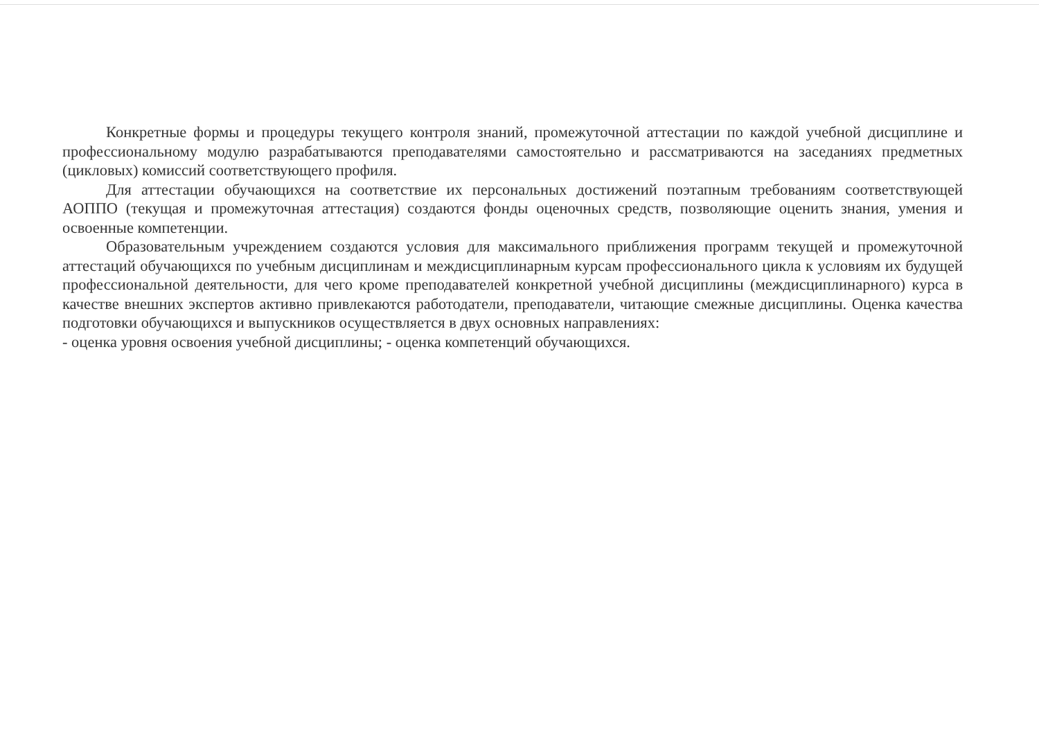Конкретные формы и процедуры текущего контроля знаний, промежуточной аттестации по каждой учебной дисциплине и профессиональному модулю разрабатываются преподавателями самостоятельно и рассматриваются на заседаниях предметных (цикловых) комиссий соответствующего профиля.
Для аттестации обучающихся на соответствие их персональных достижений поэтапным требованиям соответствующей АОППО (текущая и промежуточная аттестация) создаются фонды оценочных средств, позволяющие оценить знания, умения и освоенные компетенции.
Образовательным учреждением создаются условия для максимального приближения программ текущей и промежуточной аттестаций обучающихся по учебным дисциплинам и междисциплинарным курсам профессионального цикла к условиям их будущей профессиональной деятельности, для чего кроме преподавателей конкретной учебной дисциплины (междисциплинарного) курса в качестве внешних экспертов активно привлекаются работодатели, преподаватели, читающие смежные дисциплины. Оценка качества подготовки обучающихся и выпускников осуществляется в двух основных направлениях:
- оценка уровня освоения учебной дисциплины; - оценка компетенций обучающихся.